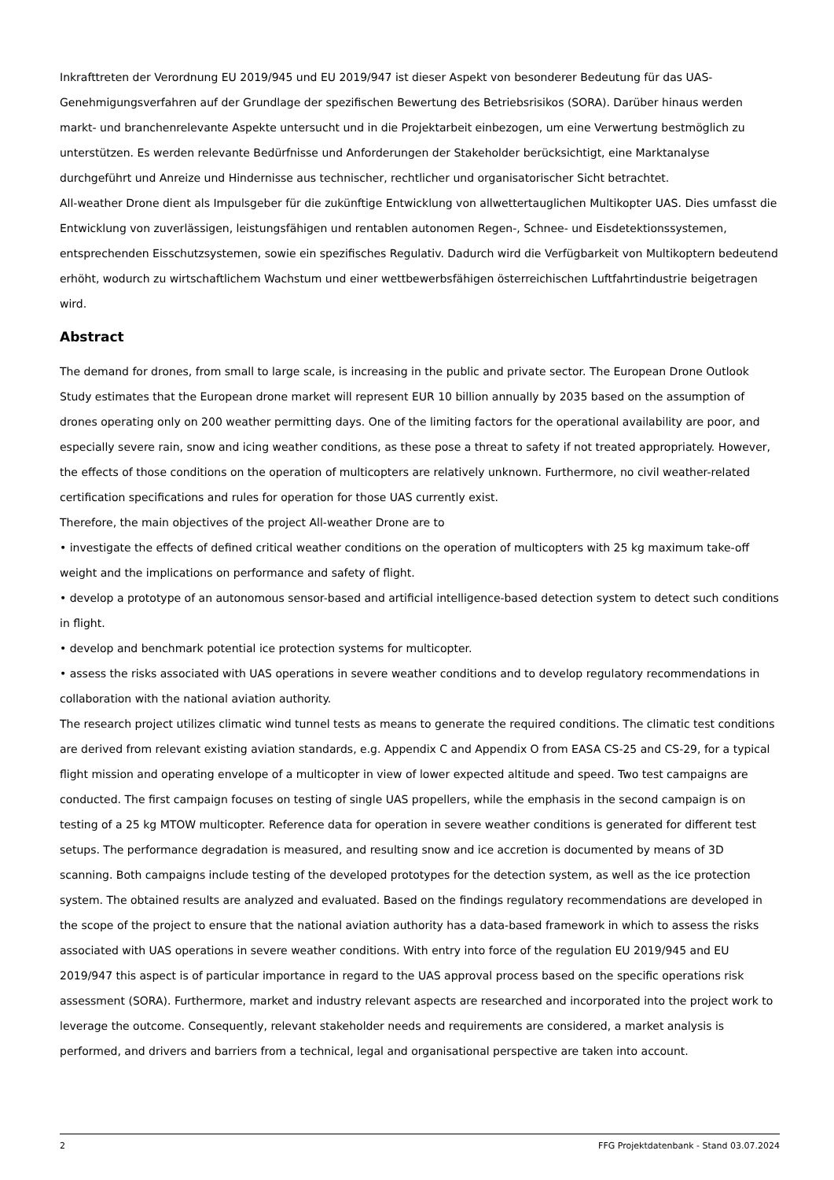Inkrafttreten der Verordnung EU 2019/945 und EU 2019/947 ist dieser Aspekt von besonderer Bedeutung für das UAS-Genehmigungsverfahren auf der Grundlage der spezifischen Bewertung des Betriebsrisikos (SORA). Darüber hinaus werden markt- und branchenrelevante Aspekte untersucht und in die Projektarbeit einbezogen, um eine Verwertung bestmöglich zu unterstützen. Es werden relevante Bedürfnisse und Anforderungen der Stakeholder berücksichtigt, eine Marktanalyse durchgeführt und Anreize und Hindernisse aus technischer, rechtlicher und organisatorischer Sicht betrachtet.
All-weather Drone dient als Impulsgeber für die zukünftige Entwicklung von allwettertauglichen Multikopter UAS. Dies umfasst die Entwicklung von zuverlässigen, leistungsfähigen und rentablen autonomen Regen-, Schnee- und Eisdetektionssystemen, entsprechenden Eisschutzsystemen, sowie ein spezifisches Regulativ. Dadurch wird die Verfügbarkeit von Multikoptern bedeutend erhöht, wodurch zu wirtschaftlichem Wachstum und einer wettbewerbsfähigen österreichischen Luftfahrtindustrie beigetragen wird.
Abstract
The demand for drones, from small to large scale, is increasing in the public and private sector. The European Drone Outlook Study estimates that the European drone market will represent EUR 10 billion annually by 2035 based on the assumption of drones operating only on 200 weather permitting days. One of the limiting factors for the operational availability are poor, and especially severe rain, snow and icing weather conditions, as these pose a threat to safety if not treated appropriately. However, the effects of those conditions on the operation of multicopters are relatively unknown. Furthermore, no civil weather-related certification specifications and rules for operation for those UAS currently exist.
Therefore, the main objectives of the project All-weather Drone are to
• investigate the effects of defined critical weather conditions on the operation of multicopters with 25 kg maximum take-off weight and the implications on performance and safety of flight.
• develop a prototype of an autonomous sensor-based and artificial intelligence-based detection system to detect such conditions in flight.
• develop and benchmark potential ice protection systems for multicopter.
• assess the risks associated with UAS operations in severe weather conditions and to develop regulatory recommendations in collaboration with the national aviation authority.
The research project utilizes climatic wind tunnel tests as means to generate the required conditions. The climatic test conditions are derived from relevant existing aviation standards, e.g. Appendix C and Appendix O from EASA CS-25 and CS-29, for a typical flight mission and operating envelope of a multicopter in view of lower expected altitude and speed. Two test campaigns are conducted. The first campaign focuses on testing of single UAS propellers, while the emphasis in the second campaign is on testing of a 25 kg MTOW multicopter. Reference data for operation in severe weather conditions is generated for different test setups. The performance degradation is measured, and resulting snow and ice accretion is documented by means of 3D scanning. Both campaigns include testing of the developed prototypes for the detection system, as well as the ice protection system. The obtained results are analyzed and evaluated. Based on the findings regulatory recommendations are developed in the scope of the project to ensure that the national aviation authority has a data-based framework in which to assess the risks associated with UAS operations in severe weather conditions. With entry into force of the regulation EU 2019/945 and EU 2019/947 this aspect is of particular importance in regard to the UAS approval process based on the specific operations risk assessment (SORA). Furthermore, market and industry relevant aspects are researched and incorporated into the project work to leverage the outcome. Consequently, relevant stakeholder needs and requirements are considered, a market analysis is performed, and drivers and barriers from a technical, legal and organisational perspective are taken into account.
2 FFG Projektdatenbank - Stand 03.07.2024